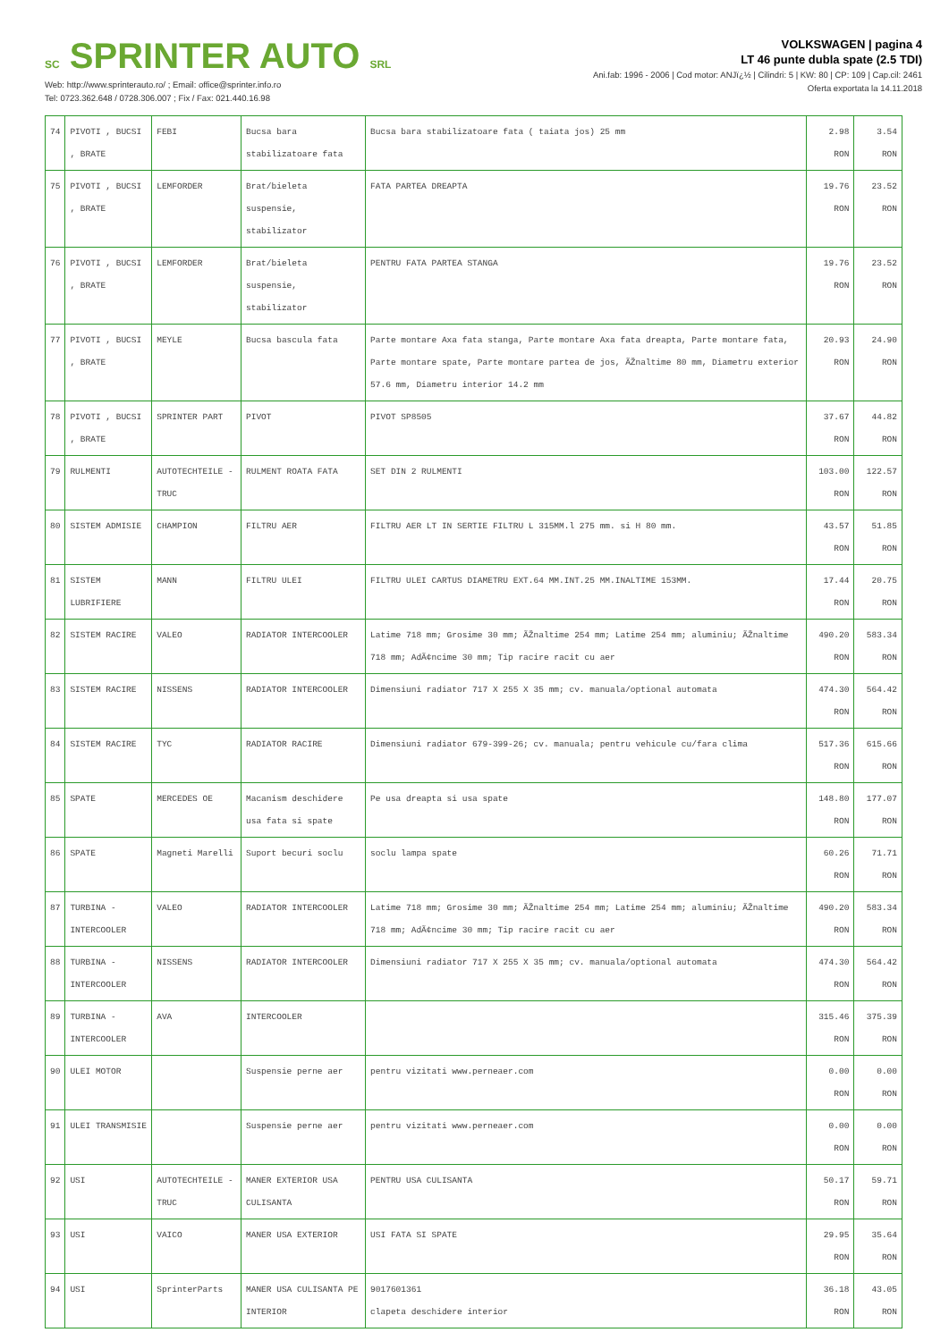SC SPRINTER AUTO SRL
Web: http://www.sprinterauto.ro/ ; Email: office@sprinter.info.ro
Tel: 0723.362.648 / 0728.306.007 ; Fix / Fax: 021.440.16.98
VOLKSWAGEN | pagina 4
LT 46 punte dubla spate (2.5 TDI)
Ani.fab: 1996 - 2006 | Cod motor: ANJï¿½ | Cilindri: 5 | KW: 80 | CP: 109 | Cap.cil: 2461
Oferta exportata la 14.11.2018
| 74 | PIVOTI , BUCSI , BRATE | FEBI | Bucsa bara stabilizatoare fata | Bucsa bara stabilizatoare fata ( taiata jos) 25 mm | 2.98 RON | 3.54 RON |
| 75 | PIVOTI , BUCSI , BRATE | LEMFORDER | Brat/bieleta suspensie, stabilizator | FATA PARTEA DREAPTA | 19.76 RON | 23.52 RON |
| 76 | PIVOTI , BUCSI , BRATE | LEMFORDER | Brat/bieleta suspensie, stabilizator | PENTRU FATA PARTEA STANGA | 19.76 RON | 23.52 RON |
| 77 | PIVOTI , BUCSI , BRATE | MEYLE | Bucsa bascula fata | Parte montare Axa fata stanga, Parte montare Axa fata dreapta, Parte montare fata, Parte montare spate, Parte montare partea de jos, ÃŽnaltime 80 mm, Diametru exterior 57.6 mm, Diametru interior 14.2 mm | 20.93 RON | 24.90 RON |
| 78 | PIVOTI , BUCSI , BRATE | SPRINTER PART | PIVOT | PIVOT SP8505 | 37.67 RON | 44.82 RON |
| 79 | RULMENTI | AUTOTECHTEILE - TRUC | RULMENT ROATA FATA | SET DIN 2 RULMENTI | 103.00 RON | 122.57 RON |
| 80 | SISTEM ADMISIE | CHAMPION | FILTRU AER | FILTRU AER LT IN SERTIE FILTRU L 315MM.l 275 mm. si H 80 mm. | 43.57 RON | 51.85 RON |
| 81 | SISTEM LUBRIFIERE | MANN | FILTRU ULEI | FILTRU ULEI CARTUS DIAMETRU EXT.64 MM.INT.25 MM.INALTIME 153MM. | 17.44 RON | 20.75 RON |
| 82 | SISTEM RACIRE | VALEO | RADIATOR INTERCOOLER | Latime 718 mm; Grosime 30 mm; ÃŽnaltime 254 mm; Latime 254 mm; aluminiu; ÃŽnaltime 718 mm; AdÃ¢ncime 30 mm; Tip racire racit cu aer | 490.20 RON | 583.34 RON |
| 83 | SISTEM RACIRE | NISSENS | RADIATOR INTERCOOLER | Dimensiuni radiator 717 X 255 X 35 mm; cv. manuala/optional automata | 474.30 RON | 564.42 RON |
| 84 | SISTEM RACIRE | TYC | RADIATOR RACIRE | Dimensiuni radiator 679-399-26; cv. manuala; pentru vehicule cu/fara clima | 517.36 RON | 615.66 RON |
| 85 | SPATE | MERCEDES OE | Macanism deschidere usa fata si spate | Pe usa dreapta si usa spate | 148.80 RON | 177.07 RON |
| 86 | SPATE | Magneti Marelli | Suport becuri soclu | soclu lampa spate | 60.26 RON | 71.71 RON |
| 87 | TURBINA - INTERCOOLER | VALEO | RADIATOR INTERCOOLER | Latime 718 mm; Grosime 30 mm; ÃŽnaltime 254 mm; Latime 254 mm; aluminiu; ÃŽnaltime 718 mm; AdÃ¢ncime 30 mm; Tip racire racit cu aer | 490.20 RON | 583.34 RON |
| 88 | TURBINA - INTERCOOLER | NISSENS | RADIATOR INTERCOOLER | Dimensiuni radiator 717 X 255 X 35 mm; cv. manuala/optional automata | 474.30 RON | 564.42 RON |
| 89 | TURBINA - INTERCOOLER | AVA | INTERCOOLER | | 315.46 RON | 375.39 RON |
| 90 | ULEI MOTOR | | Suspensie perne aer | pentru vizitati www.perneaer.com | 0.00 RON | 0.00 RON |
| 91 | ULEI TRANSMISIE | | Suspensie perne aer | pentru vizitati www.perneaer.com | 0.00 RON | 0.00 RON |
| 92 | USI | AUTOTECHTEILE - TRUC | MANER EXTERIOR USA CULISANTA | PENTRU USA CULISANTA | 50.17 RON | 59.71 RON |
| 93 | USI | VAICO | MANER USA EXTERIOR | USI FATA SI SPATE | 29.95 RON | 35.64 RON |
| 94 | USI | SprinterParts | MANER USA CULISANTA PE INTERIOR | 9017601361 clapeta deschidere interior | 36.18 RON | 43.05 RON |